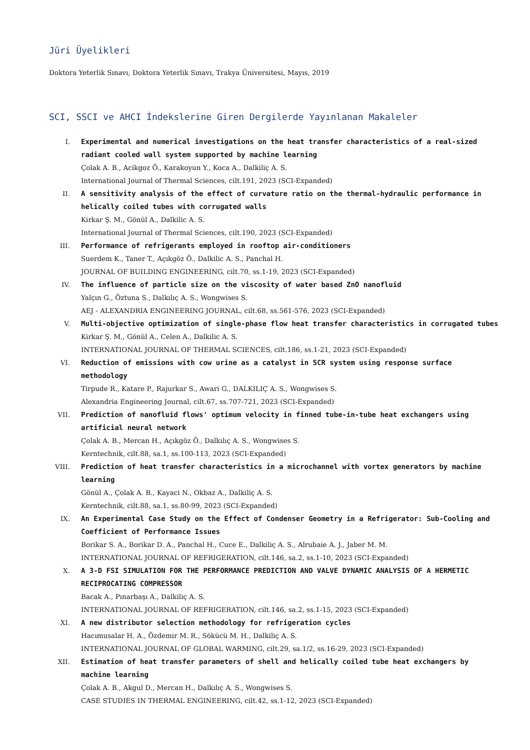Jüri Üyelikleri
Doktora Yeterlik Sınavı, Doktora Yeterlik Sınavı, Trakya Üniversitesi, Mayıs, 2019
SCI, SSCI ve AHCI İndekslerine Giren Dergilerde Yayınlanan Makaleler
I. Experimental and numerical investigations on the heat transfer characteristics of a real-sized radiant cooled wall system supported by machine learning
Çolak A. B., Acikgoz Ö., Karakoyun Y., Koca A., Dalkiliç A. S.
International Journal of Thermal Sciences, cilt.191, 2023 (SCI-Expanded)
II. A sensitivity analysis of the effect of curvature ratio on the thermal-hydraulic performance in helically coiled tubes with corrugated walls
Kirkar Ş. M., Gönül A., Dalkilic A. S.
International Journal of Thermal Sciences, cilt.190, 2023 (SCI-Expanded)
III. Performance of refrigerants employed in rooftop air-conditioners
Suerdem K., Taner T., Açıkgöz Ö., Dalkilic A. S., Panchal H.
JOURNAL OF BUILDING ENGINEERING, cilt.70, ss.1-19, 2023 (SCI-Expanded)
IV. The influence of particle size on the viscosity of water based ZnO nanofluid
Yalçın G., Öztuna S., Dalkılıç A. S., Wongwises S.
AEJ - ALEXANDRIA ENGINEERING JOURNAL, cilt.68, ss.561-576, 2023 (SCI-Expanded)
V. Multi-objective optimization of single-phase flow heat transfer characteristics in corrugated tubes
Kirkar Ş. M., Gönül A., Celen A., Dalkilic A. S.
INTERNATIONAL JOURNAL OF THERMAL SCIENCES, cilt.186, ss.1-21, 2023 (SCI-Expanded)
VI. Reduction of emissions with cow urine as a catalyst in SCR system using response surface methodology
Tirpude R., Katare P., Rajurkar S., Awari G., DALKILIÇ A. S., Wongwises S.
Alexandria Engineering Journal, cilt.67, ss.707-721, 2023 (SCI-Expanded)
VII. Prediction of nanofluid flows' optimum velocity in finned tube-in-tube heat exchangers using artificial neural network
Çolak A. B., Mercan H., Açıkgöz Ö., Dalkılıç A. S., Wongwises S.
Kerntechnik, cilt.88, sa.1, ss.100-113, 2023 (SCI-Expanded)
VIII. Prediction of heat transfer characteristics in a microchannel with vortex generators by machine learning
Gönül A., Çolak A. B., Kayaci N., Okbaz A., Dalkiliç A. S.
Kerntechnik, cilt.88, sa.1, ss.80-99, 2023 (SCI-Expanded)
IX. An Experimental Case Study on the Effect of Condenser Geometry in a Refrigerator: Sub-Cooling and Coefficient of Performance Issues
Borikar S. A., Borikar D. A., Panchal H., Cuce E., Dalkiliç A. S., Alrubaie A. J., Jaber M. M.
INTERNATIONAL JOURNAL OF REFRIGERATION, cilt.146, sa.2, ss.1-10, 2023 (SCI-Expanded)
X. A 3-D FSI SIMULATION FOR THE PERFORMANCE PREDICTION AND VALVE DYNAMIC ANALYSIS OF A HERMETIC RECIPROCATING COMPRESSOR
Bacak A., Pınarbaşı A., Dalkiliç A. S.
INTERNATIONAL JOURNAL OF REFRIGERATION, cilt.146, sa.2, ss.1-15, 2023 (SCI-Expanded)
XI. A new distributor selection methodology for refrigeration cycles
Hacımusalar H. A., Özdemir M. R., Sökücü M. H., Dalkiliç A. S.
INTERNATIONAL JOURNAL OF GLOBAL WARMING, cilt.29, sa.1/2, ss.16-29, 2023 (SCI-Expanded)
XII. Estimation of heat transfer parameters of shell and helically coiled tube heat exchangers by machine learning
Çolak A. B., Akgul D., Mercan H., Dalkılıç A. S., Wongwises S.
CASE STUDIES IN THERMAL ENGINEERING, cilt.42, ss.1-12, 2023 (SCI-Expanded)